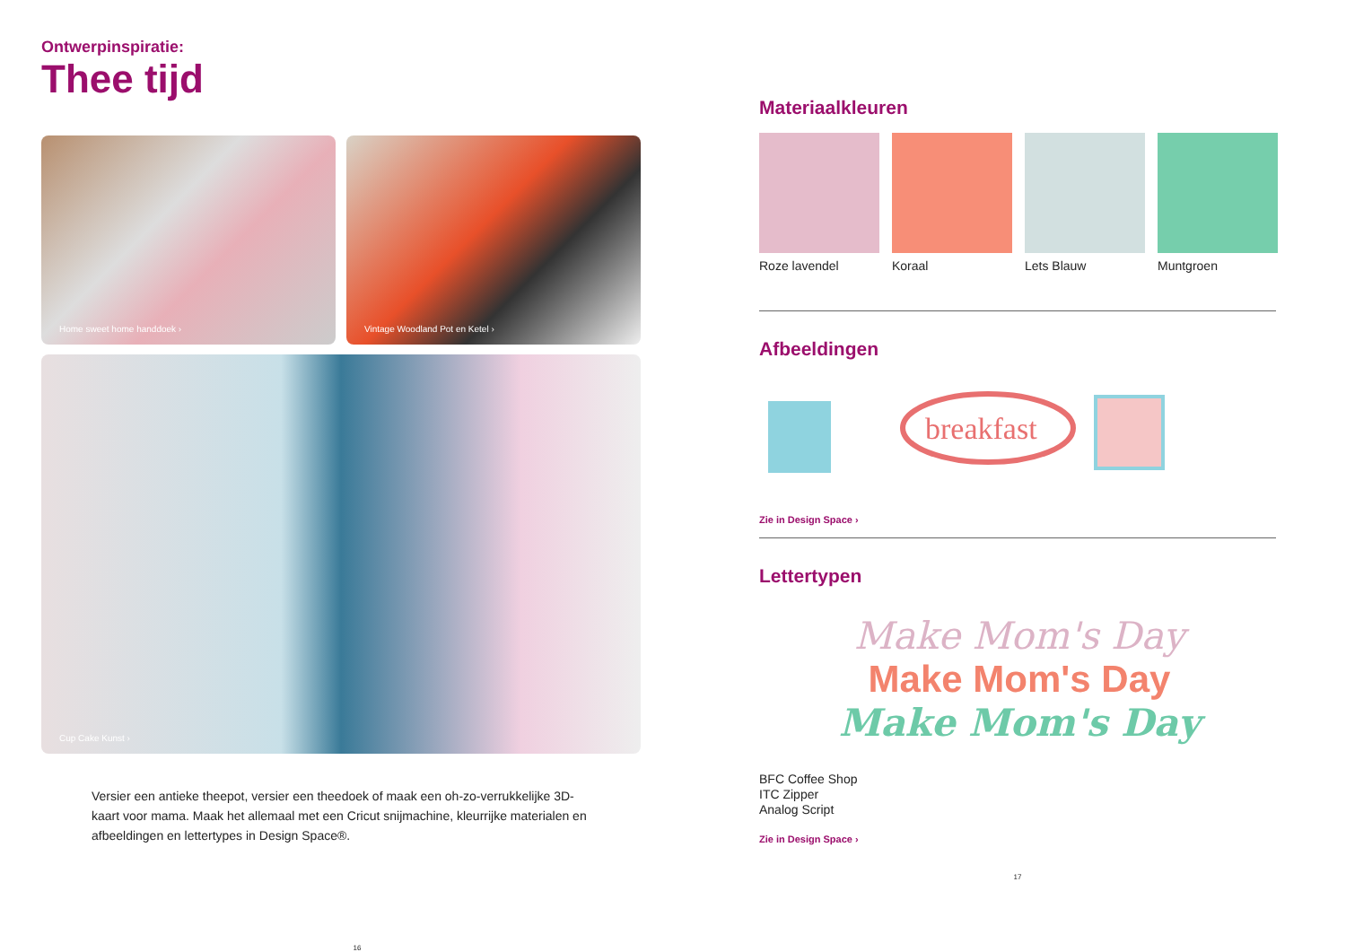Ontwerpinspiratie:
Thee tijd
Home sweet home handdoek ›
Vintage Woodland Pot en Ketel ›
Cup Cake Kunst ›
Versier een antieke theepot, versier een theedoek of maak een oh-zo-verrukkelijke 3D-kaart voor mama. Maak het allemaal met een Cricut snijmachine, kleurrijke materialen en afbeeldingen en lettertypes in Design Space®.
16
Materiaalkleuren
Roze lavendel Koraal Lets Blauw Muntgroen
Afbeeldingen
breakfast
Zie in Design Space ›
Lettertypen
Make Mom's Day
Make Mom's Day
Make Mom's Day
BFC Coffee Shop
ITC Zipper
Analog Script
Zie in Design Space ›
17